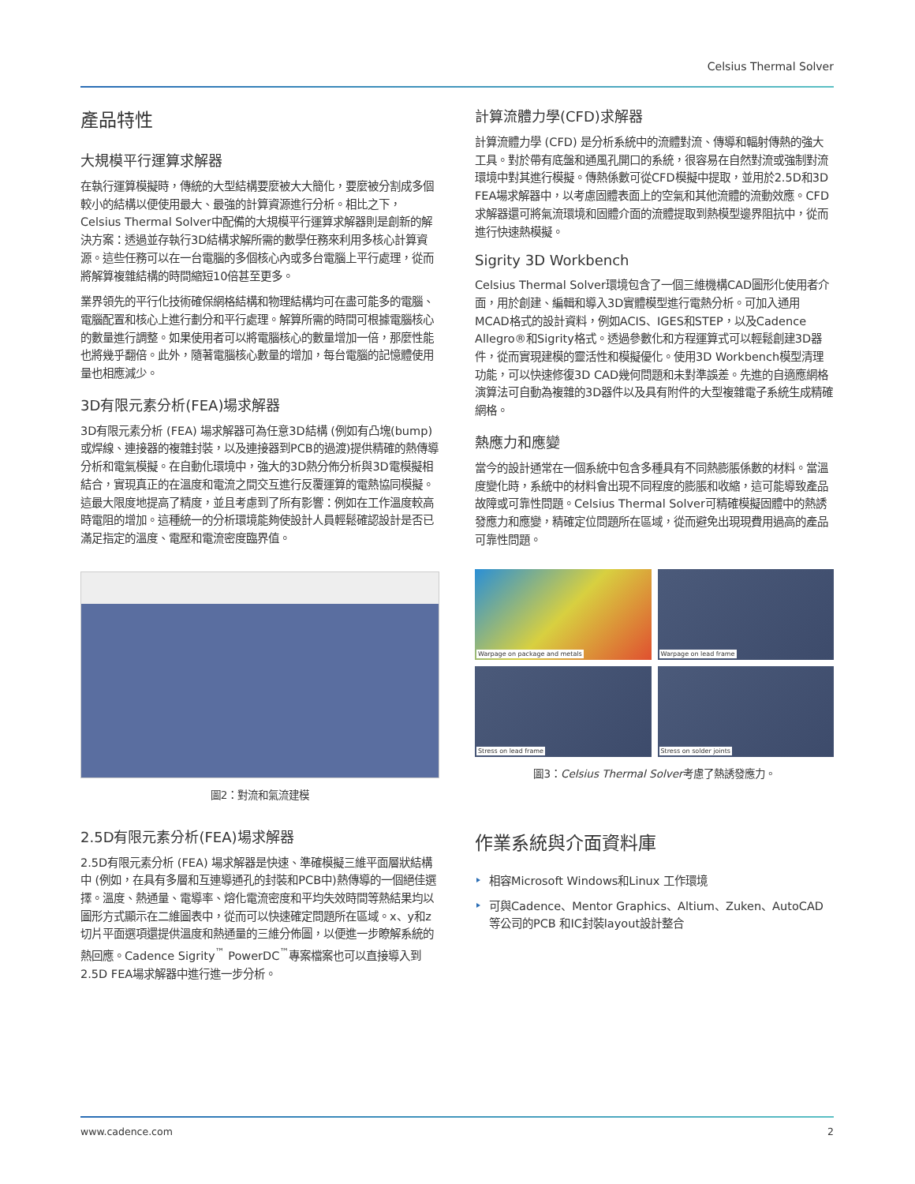Celsius Thermal Solver
產品特性
大規模平行運算求解器
在執行運算模擬時，傳統的大型結構要麼被大大簡化，要麼被分割成多個較小的結構以便使用最大、最強的計算資源進行分析。相比之下，Celsius Thermal Solver中配備的大規模平行運算求解器則是創新的解決方案：透過並存執行3D結構求解所需的數學任務來利用多核心計算資源。這些任務可以在一台電腦的多個核心內或多台電腦上平行處理，從而將解算複雜結構的時間縮短10倍甚至更多。
業界領先的平行化技術確保網格結構和物理結構均可在盡可能多的電腦、電腦配置和核心上進行劃分和平行處理。解算所需的時間可根據電腦核心的數量進行調整。如果使用者可以將電腦核心的數量增加一倍，那麼性能也將幾乎翻倍。此外，隨著電腦核心數量的增加，每台電腦的記憶體使用量也相應減少。
3D有限元素分析(FEA)場求解器
3D有限元素分析 (FEA) 場求解器可為任意3D結構 (例如有凸塊(bump)或焊線、連接器的複雜封裝，以及連接器到PCB的過渡)提供精確的熱傳導分析和電氣模擬。在自動化環境中，強大的3D熱分佈分析與3D電模擬相結合，實現真正的在溫度和電流之間交互進行反覆運算的電熱協同模擬。這最大限度地提高了精度，並且考慮到了所有影響：例如在工作溫度較高時電阻的增加。這種統一的分析環境能夠使設計人員輕鬆確認設計是否已滿足指定的溫度、電壓和電流密度臨界值。
圖2：對流和氣流建模
2.5D有限元素分析(FEA)場求解器
2.5D有限元素分析 (FEA) 場求解器是快速、準確模擬三維平面層狀結構中 (例如，在具有多層和互連導通孔的封裝和PCB中)熱傳導的一個絕佳選擇。溫度、熱通量、電導率、熔化電流密度和平均失效時間等熱結果均以圖形方式顯示在二維圖表中，從而可以快速確定問題所在區域。x、y和z切片平面選項還提供溫度和熱通量的三維分佈圖，以便進一步瞭解系統的熱回應。Cadence Sigrity<sup>™</sup> PowerDC<sup>™</sup>專案檔案也可以直接導入到2.5D FEA場求解器中進行進一步分析。
計算流體力學(CFD)求解器
計算流體力學 (CFD) 是分析系統中的流體對流、傳導和輻射傳熱的強大工具。對於帶有底盤和通風孔開口的系統，很容易在自然對流或強制對流環境中對其進行模擬。傳熱係數可從CFD模擬中提取，並用於2.5D和3D FEA場求解器中，以考慮固體表面上的空氣和其他流體的流動效應。CFD求解器還可將氣流環境和固體介面的流體提取到熱模型邊界阻抗中，從而進行快速熱模擬。
Sigrity 3D Workbench
Celsius Thermal Solver環境包含了一個三維機構CAD圖形化使用者介面，用於創建、編輯和導入3D實體模型進行電熱分析。可加入通用MCAD格式的設計資料，例如ACIS、IGES和STEP，以及Cadence Allegro®和Sigrity格式。透過參數化和方程運算式可以輕鬆創建3D器件，從而實現建模的靈活性和模擬優化。使用3D Workbench模型清理功能，可以快速修復3D CAD幾何問題和未對準誤差。先進的自適應網格演算法可自動為複雜的3D器件以及具有附件的大型複雜電子系統生成精確網格。
熱應力和應變
當今的設計通常在一個系統中包含多種具有不同熱膨脹係數的材料。當溫度變化時，系統中的材料會出現不同程度的膨脹和收縮，這可能導致產品故障或可靠性問題。Celsius Thermal Solver可精確模擬固體中的熱誘發應力和應變，精確定位問題所在區域，從而避免出現現費用過高的產品可靠性問題。
Warpage on package and metals
Warpage on lead frame
Stress on lead frame
Stress on solder joints
圖3：Celsius Thermal Solver考慮了熱誘發應力。
作業系統與介面資料庫
相容Microsoft Windows和Linux 工作環境
可與Cadence、Mentor Graphics、Altium、Zuken、AutoCAD等公司的PCB 和IC封裝layout設計整合
www.cadence.com 2